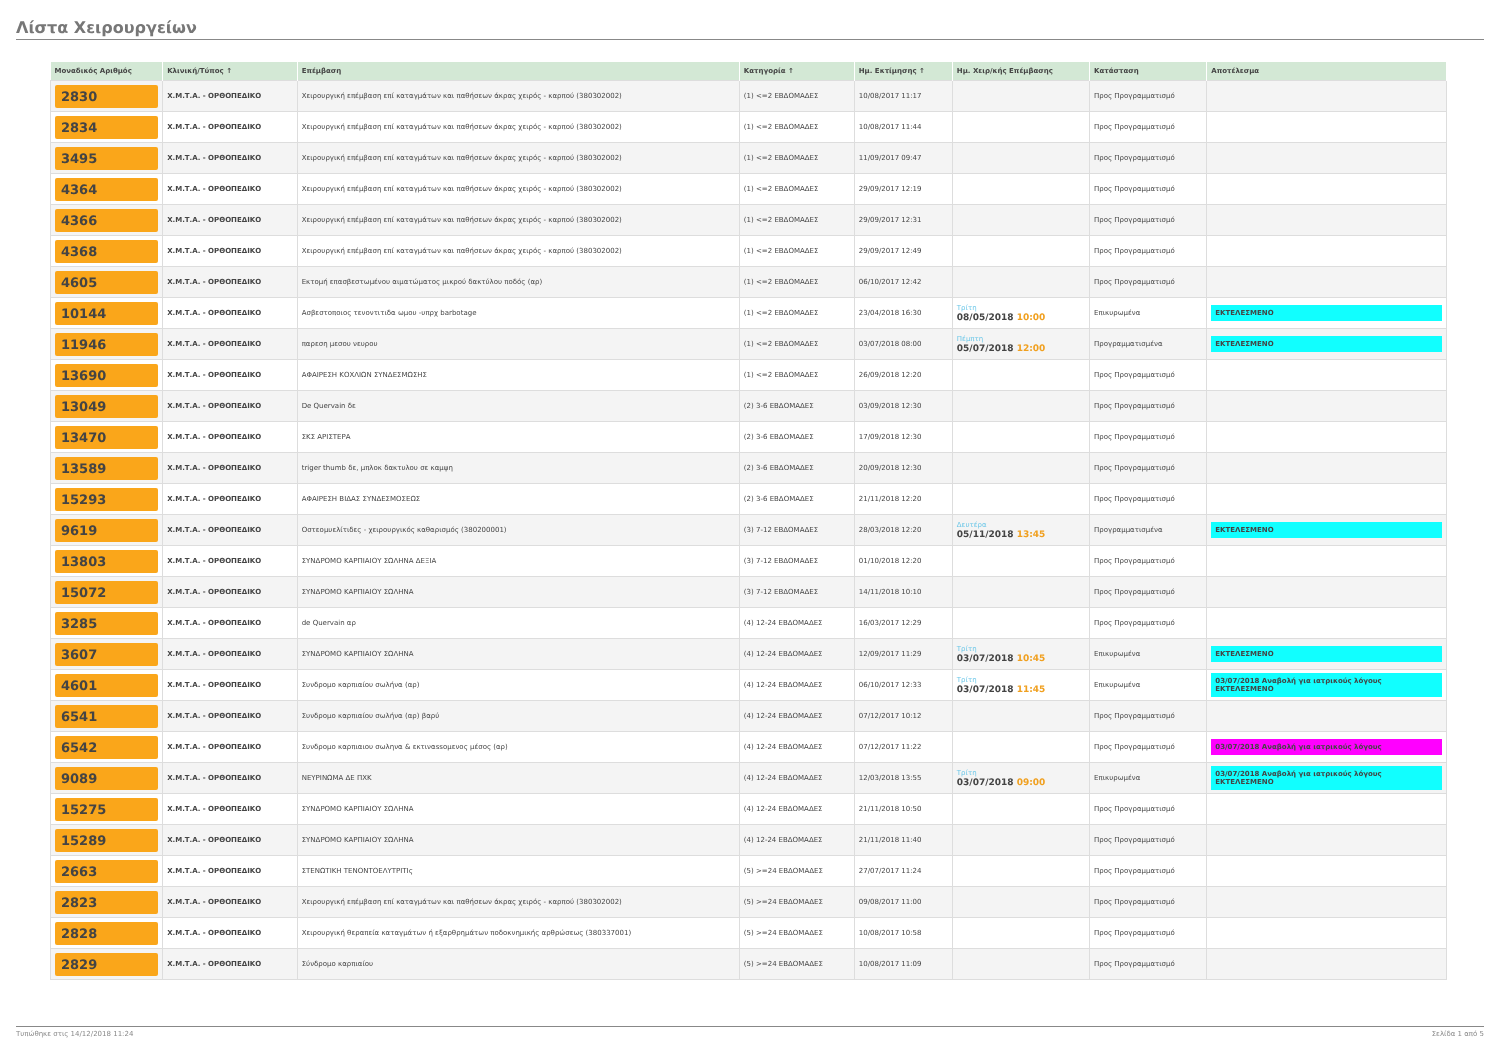Λίστα Χειρουργείων
| Μοναδικός Αριθμός | Κλινική/Τύπος ↑ | Επέμβαση | Κατηγορία ↑ | Ημ. Εκτίμησης ↑ | Ημ. Χειρ/κής Επέμβασης | Κατάσταση | Αποτέλεσμα |
| --- | --- | --- | --- | --- | --- | --- | --- |
| 2830 | Χ.Μ.Τ.Α. - ΟΡΘΟΠΕΔΙΚΟ | Χειρουργική επέμβαση επί καταγμάτων και παθήσεων άκρας χειρός - καρπού (380302002) | (1) <=2 ΕΒΔΟΜΑΔΕΣ | 10/08/2017 11:17 | | Προς Προγραμματισμό | |
| 2834 | Χ.Μ.Τ.Α. - ΟΡΘΟΠΕΔΙΚΟ | Χειρουργική επέμβαση επί καταγμάτων και παθήσεων άκρας χειρός - καρπού (380302002) | (1) <=2 ΕΒΔΟΜΑΔΕΣ | 10/08/2017 11:44 | | Προς Προγραμματισμό | |
| 3495 | Χ.Μ.Τ.Α. - ΟΡΘΟΠΕΔΙΚΟ | Χειρουργική επέμβαση επί καταγμάτων και παθήσεων άκρας χειρός - καρπού (380302002) | (1) <=2 ΕΒΔΟΜΑΔΕΣ | 11/09/2017 09:47 | | Προς Προγραμματισμό | |
| 4364 | Χ.Μ.Τ.Α. - ΟΡΘΟΠΕΔΙΚΟ | Χειρουργική επέμβαση επί καταγμάτων και παθήσεων άκρας χειρός - καρπού (380302002) | (1) <=2 ΕΒΔΟΜΑΔΕΣ | 29/09/2017 12:19 | | Προς Προγραμματισμό | |
| 4366 | Χ.Μ.Τ.Α. - ΟΡΘΟΠΕΔΙΚΟ | Χειρουργική επέμβαση επί καταγμάτων και παθήσεων άκρας χειρός - καρπού (380302002) | (1) <=2 ΕΒΔΟΜΑΔΕΣ | 29/09/2017 12:31 | | Προς Προγραμματισμό | |
| 4368 | Χ.Μ.Τ.Α. - ΟΡΘΟΠΕΔΙΚΟ | Χειρουργική επέμβαση επί καταγμάτων και παθήσεων άκρας χειρός - καρπού (380302002) | (1) <=2 ΕΒΔΟΜΑΔΕΣ | 29/09/2017 12:49 | | Προς Προγραμματισμό | |
| 4605 | Χ.Μ.Τ.Α. - ΟΡΘΟΠΕΔΙΚΟ | Εκτομή επασβεστωμένου αιματώματος μικρού δακτύλου ποδός (αρ) | (1) <=2 ΕΒΔΟΜΑΔΕΣ | 06/10/2017 12:42 | | Προς Προγραμματισμό | |
| 10144 | Χ.Μ.Τ.Α. - ΟΡΘΟΠΕΔΙΚΟ | Ασβεστοποιος τενοντιτιδα ωμου -υπρχ barbotage | (1) <=2 ΕΒΔΟΜΑΔΕΣ | 23/04/2018 16:30 | Τρίτη 08/05/2018 10:00 | Επικυρωμένα | ΕΚΤΕΛΕΣΜΕΝΟ |
| 11946 | Χ.Μ.Τ.Α. - ΟΡΘΟΠΕΔΙΚΟ | παρεση μεσου νευρου | (1) <=2 ΕΒΔΟΜΑΔΕΣ | 03/07/2018 08:00 | Πέμπτη 05/07/2018 12:00 | Προγραμματισμένα | ΕΚΤΕΛΕΣΜΕΝΟ |
| 13690 | Χ.Μ.Τ.Α. - ΟΡΘΟΠΕΔΙΚΟ | ΑΦΑΙΡΕΣΗ ΚΟΧΛΙΩΝ ΣΥΝΔΕΣΜΩΣΗΣ | (1) <=2 ΕΒΔΟΜΑΔΕΣ | 26/09/2018 12:20 | | Προς Προγραμματισμό | |
| 13049 | Χ.Μ.Τ.Α. - ΟΡΘΟΠΕΔΙΚΟ | De Quervain δε | (2) 3-6 ΕΒΔΟΜΑΔΕΣ | 03/09/2018 12:30 | | Προς Προγραμματισμό | |
| 13470 | Χ.Μ.Τ.Α. - ΟΡΘΟΠΕΔΙΚΟ | ΣΚΣ ΑΡΙΣΤΕΡΑ | (2) 3-6 ΕΒΔΟΜΑΔΕΣ | 17/09/2018 12:30 | | Προς Προγραμματισμό | |
| 13589 | Χ.Μ.Τ.Α. - ΟΡΘΟΠΕΔΙΚΟ | triger thumb δε, μπλοκ δακτυλου σε καμψη | (2) 3-6 ΕΒΔΟΜΑΔΕΣ | 20/09/2018 12:30 | | Προς Προγραμματισμό | |
| 15293 | Χ.Μ.Τ.Α. - ΟΡΘΟΠΕΔΙΚΟ | ΑΦΑΙΡΕΣΗ ΒΙΔΑΣ ΣΥΝΔΕΣΜΟΣΕΩΣ | (2) 3-6 ΕΒΔΟΜΑΔΕΣ | 21/11/2018 12:20 | | Προς Προγραμματισμό | |
| 9619 | Χ.Μ.Τ.Α. - ΟΡΘΟΠΕΔΙΚΟ | Οστεομυελίτιδες - χειρουργικός καθαρισμός (380200001) | (3) 7-12 ΕΒΔΟΜΑΔΕΣ | 28/03/2018 12:20 | Δευτέρα 05/11/2018 13:45 | Προγραμματισμένα | ΕΚΤΕΛΕΣΜΕΝΟ |
| 13803 | Χ.Μ.Τ.Α. - ΟΡΘΟΠΕΔΙΚΟ | ΣΥΝΔΡΟΜΟ ΚΑΡΠΙΑΙΟΥ ΣΩΛΗΝΑ ΔΕΞΙΑ | (3) 7-12 ΕΒΔΟΜΑΔΕΣ | 01/10/2018 12:20 | | Προς Προγραμματισμό | |
| 15072 | Χ.Μ.Τ.Α. - ΟΡΘΟΠΕΔΙΚΟ | ΣΥΝΔΡΟΜΟ ΚΑΡΠΙΑΙΟΥ ΣΩΛΗΝΑ | (3) 7-12 ΕΒΔΟΜΑΔΕΣ | 14/11/2018 10:10 | | Προς Προγραμματισμό | |
| 3285 | Χ.Μ.Τ.Α. - ΟΡΘΟΠΕΔΙΚΟ | de Quervain αρ | (4) 12-24 ΕΒΔΟΜΑΔΕΣ | 16/03/2017 12:29 | | Προς Προγραμματισμό | |
| 3607 | Χ.Μ.Τ.Α. - ΟΡΘΟΠΕΔΙΚΟ | ΣΥΝΔΡΟΜΟ ΚΑΡΠΙΑΙΟΥ ΣΩΛΗΝΑ | (4) 12-24 ΕΒΔΟΜΑΔΕΣ | 12/09/2017 11:29 | Τρίτη 03/07/2018 10:45 | Επικυρωμένα | ΕΚΤΕΛΕΣΜΕΝΟ |
| 4601 | Χ.Μ.Τ.Α. - ΟΡΘΟΠΕΔΙΚΟ | Συνδρομο καρπιαίου σωλήνα (αρ) | (4) 12-24 ΕΒΔΟΜΑΔΕΣ | 06/10/2017 12:33 | Τρίτη 03/07/2018 11:45 | Επικυρωμένα | 03/07/2018 Αναβολή για ιατρικούς λόγους ΕΚΤΕΛΕΣΜΕΝΟ |
| 6541 | Χ.Μ.Τ.Α. - ΟΡΘΟΠΕΔΙΚΟ | Συνδρομο καρπιαίου σωλήνα (αρ) βαρύ | (4) 12-24 ΕΒΔΟΜΑΔΕΣ | 07/12/2017 10:12 | | Προς Προγραμματισμό | |
| 6542 | Χ.Μ.Τ.Α. - ΟΡΘΟΠΕΔΙΚΟ | Συνδρομο καρπιαιου σωληνα & εκτιναssομενος μέσος (αρ) | (4) 12-24 ΕΒΔΟΜΑΔΕΣ | 07/12/2017 11:22 | | Προς Προγραμματισμό | 03/07/2018 Αναβολή για ιατρικούς λόγους |
| 9089 | Χ.Μ.Τ.Α. - ΟΡΘΟΠΕΔΙΚΟ | ΝΕΥΡΙΝΩΜΑ ΔΕ ΠΧΚ | (4) 12-24 ΕΒΔΟΜΑΔΕΣ | 12/03/2018 13:55 | Τρίτη 03/07/2018 09:00 | Επικυρωμένα | 03/07/2018 Αναβολή για ιατρικούς λόγους ΕΚΤΕΛΕΣΜΕΝΟ |
| 15275 | Χ.Μ.Τ.Α. - ΟΡΘΟΠΕΔΙΚΟ | ΣΥΝΔΡΟΜΟ ΚΑΡΠΙΑΙΟΥ ΣΩΛΗΝΑ | (4) 12-24 ΕΒΔΟΜΑΔΕΣ | 21/11/2018 10:50 | | Προς Προγραμματισμό | |
| 15289 | Χ.Μ.Τ.Α. - ΟΡΘΟΠΕΔΙΚΟ | ΣΥΝΔΡΟΜΟ ΚΑΡΠΙΑΙΟΥ ΣΩΛΗΝΑ | (4) 12-24 ΕΒΔΟΜΑΔΕΣ | 21/11/2018 11:40 | | Προς Προγραμματισμό | |
| 2663 | Χ.Μ.Τ.Α. - ΟΡΘΟΠΕΔΙΚΟ | ΣΤΕΝΩΤΙΚΗ ΤΕΝΟΝΤΟΕΛΥΤΡΙΤΙς | (5) >=24 ΕΒΔΟΜΑΔΕΣ | 27/07/2017 11:24 | | Προς Προγραμματισμό | |
| 2823 | Χ.Μ.Τ.Α. - ΟΡΘΟΠΕΔΙΚΟ | Χειρουργική επέμβαση επί καταγμάτων και παθήσεων άκρας χειρός - καρπού (380302002) | (5) >=24 ΕΒΔΟΜΑΔΕΣ | 09/08/2017 11:00 | | Προς Προγραμματισμό | |
| 2828 | Χ.Μ.Τ.Α. - ΟΡΘΟΠΕΔΙΚΟ | Χειρουργική θεραπεία καταγμάτων ή εξαρθρημάτων ποδοκνημικής αρθρώσεως (380337001) | (5) >=24 ΕΒΔΟΜΑΔΕΣ | 10/08/2017 10:58 | | Προς Προγραμματισμό | |
| 2829 | Χ.Μ.Τ.Α. - ΟΡΘΟΠΕΔΙΚΟ | Σύνδρομο καρπιαίου | (5) >=24 ΕΒΔΟΜΑΔΕΣ | 10/08/2017 11:09 | | Προς Προγραμματισμό | |
Τυπώθηκε στις 14/12/2018 11:24 Σελίδα 1 από 5